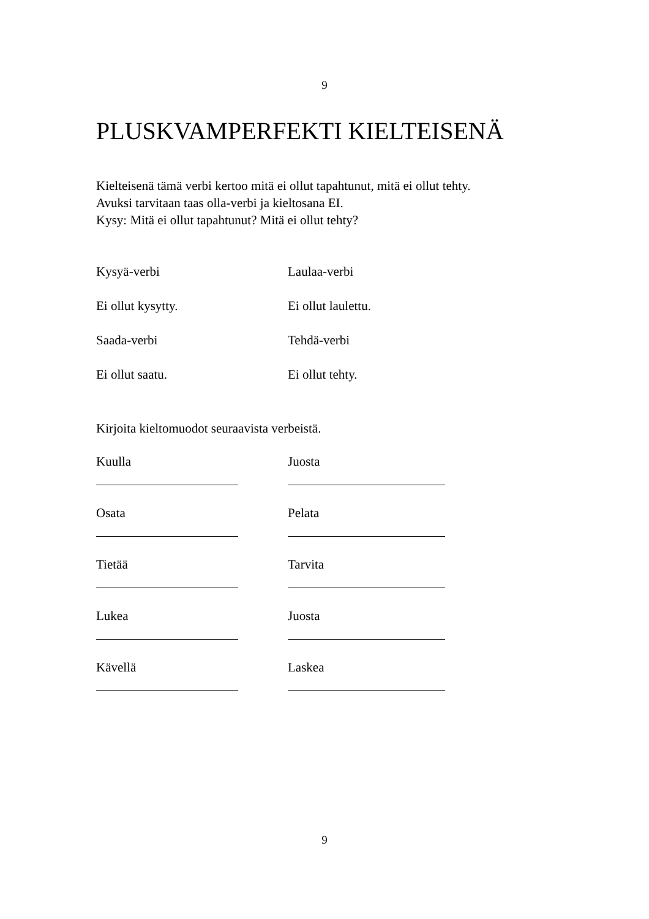9
PLUSKVAMPERFEKTI KIELTEISENÄ
Kielteisenä tämä verbi kertoo mitä ei ollut tapahtunut, mitä ei ollut tehty.
Avuksi tarvitaan taas olla-verbi ja kieltosana EI.
Kysy: Mitä ei ollut tapahtunut? Mitä ei ollut tehty?
Kysyä-verbi Laulaa-verbi
Ei ollut kysytty. Ei ollut laulettu.
Saada-verbi Tehdä-verbi
Ei ollut saatu. Ei ollut tehty.
Kirjoita kieltomuodot seuraavista verbeistä.
Kuulla Juosta
Osata Pelata
Tietää Tarvita
Lukea Juosta
Kävellä Laskea
9